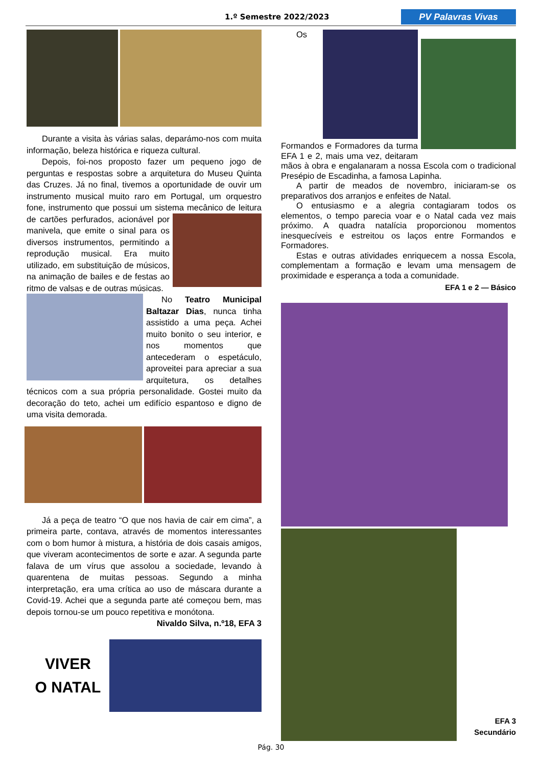1.º Semestre 2022/2023 PV Palavras Vivas
Durante a visita às várias salas, deparámo-nos com muita informação, beleza histórica e riqueza cultural.
Depois, foi-nos proposto fazer um pequeno jogo de perguntas e respostas sobre a arquitetura do Museu Quinta das Cruzes. Já no final, tivemos a oportunidade de ouvir um instrumento musical muito raro em Portugal, um orquestro fone, instrumento que possui um sistema mecânico de leitura de cartões perfurados, acionável por manivela, que emite o sinal para os diversos instrumentos, permitindo a reprodução musical. Era muito utilizado, em substituição de músicos, na animação de bailes e de festas ao ritmo de valsas e de outras músicas.
No Teatro Municipal Baltazar Dias, nunca tinha assistido a uma peça. Achei muito bonito o seu interior, e nos momentos que antecederam o espetáculo, aproveitei para apreciar a sua arquitetura, os detalhes técnicos com a sua própria personalidade. Gostei muito da decoração do teto, achei um edifício espantoso e digno de uma visita demorada.
Já a peça de teatro “O que nos havia de cair em cima”, a primeira parte, contava, através de momentos interessantes com o bom humor à mistura, a história de dois casais amigos, que viveram acontecimentos de sorte e azar. A segunda parte falava de um vírus que assolou a sociedade, levando à quarentena de muitas pessoas. Segundo a minha interpretação, era uma crítica ao uso de máscara durante a Covid-19. Achei que a segunda parte até começou bem, mas depois tornou-se um pouco repetitiva e monótona.
Nivaldo Silva, n.º18, EFA 3
VIVER
O NATAL
Os Formandos e Formadores da turma EFA 1 e 2, mais uma vez, deitaram mãos à obra e engalanaram a nossa Escola com o tradicional Presépio de Escadinha, a famosa Lapinha.
A partir de meados de novembro, iniciaram-se os preparativos dos arranjos e enfeites de Natal.
O entusiasmo e a alegria contagiaram todos os elementos, o tempo parecia voar e o Natal cada vez mais próximo. A quadra natalícia proporcionou momentos inesquecíveis e estreitou os laços entre Formandos e Formadores.
Estas e outras atividades enriquecem a nossa Escola, complementam a formação e levam uma mensagem de proximidade e esperança a toda a comunidade.
EFA 1 e 2 — Básico
EFA 3
Secundário
Pág. 30